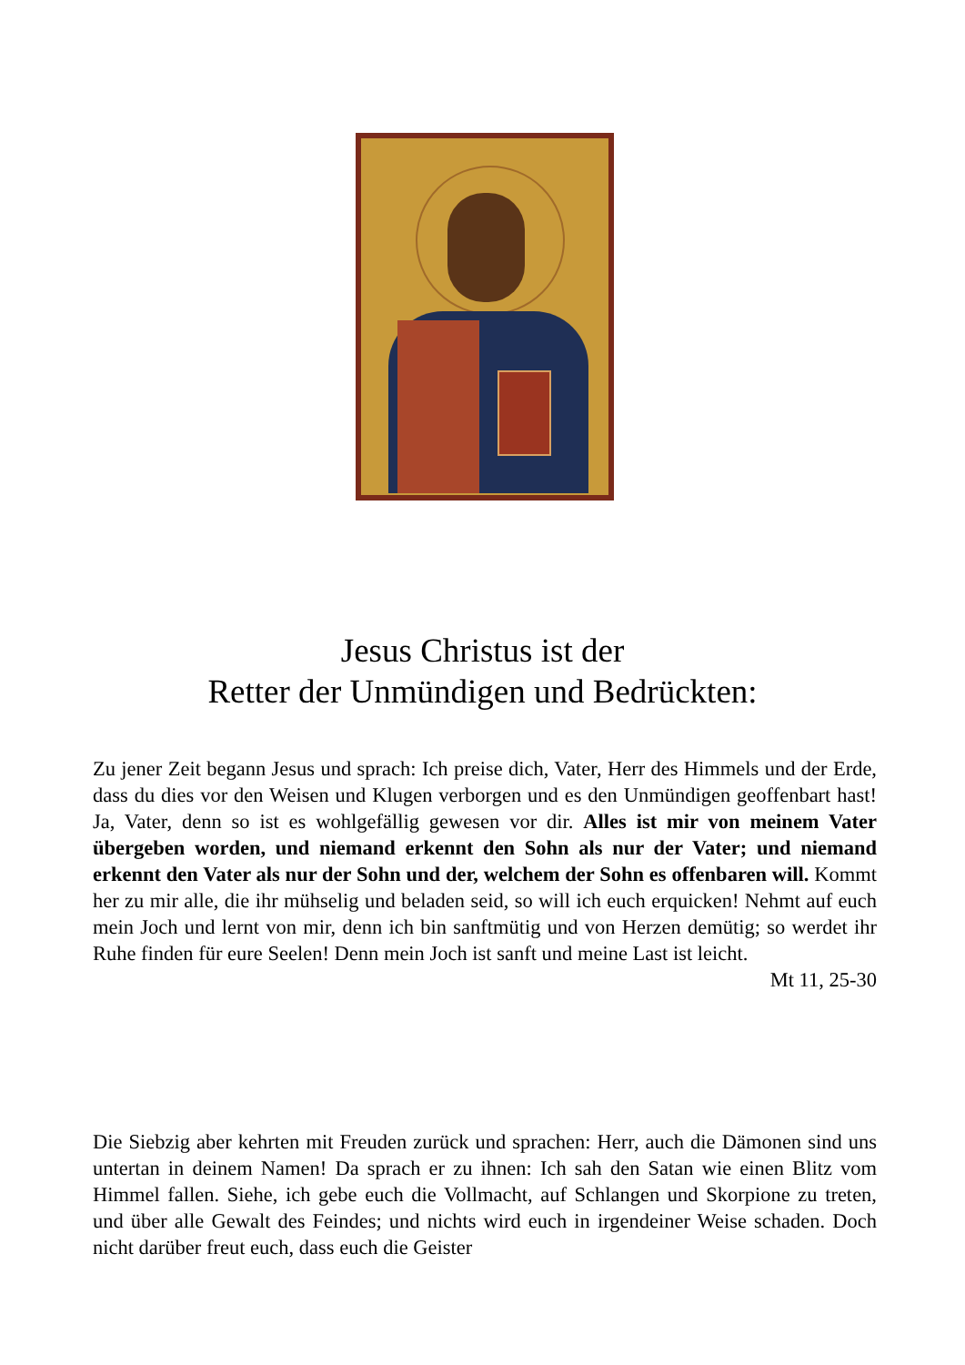Jesus Christus ist der
Retter der Unmündigen und Bedrückten:
Zu jener Zeit begann Jesus und sprach: Ich preise dich, Vater, Herr des Himmels und der Erde, dass du dies vor den Weisen und Klugen verborgen und es den Unmündigen geoffenbart hast! Ja, Vater, denn so ist es wohlgefällig gewesen vor dir. Alles ist mir von meinem Vater übergeben worden, und niemand erkennt den Sohn als nur der Vater; und niemand erkennt den Vater als nur der Sohn und der, welchem der Sohn es offenbaren will. Kommt her zu mir alle, die ihr mühselig und beladen seid, so will ich euch erquicken! Nehmt auf euch mein Joch und lernt von mir, denn ich bin sanftmütig und von Herzen demütig; so werdet ihr Ruhe finden für eure Seelen! Denn mein Joch ist sanft und meine Last ist leicht.
Mt 11, 25-30
Die Siebzig aber kehrten mit Freuden zurück und sprachen: Herr, auch die Dämonen sind uns untertan in deinem Namen! Da sprach er zu ihnen: Ich sah den Satan wie einen Blitz vom Himmel fallen. Siehe, ich gebe euch die Vollmacht, auf Schlangen und Skorpione zu treten, und über alle Gewalt des Feindes; und nichts wird euch in irgendeiner Weise schaden. Doch nicht darüber freut euch, dass euch die Geister